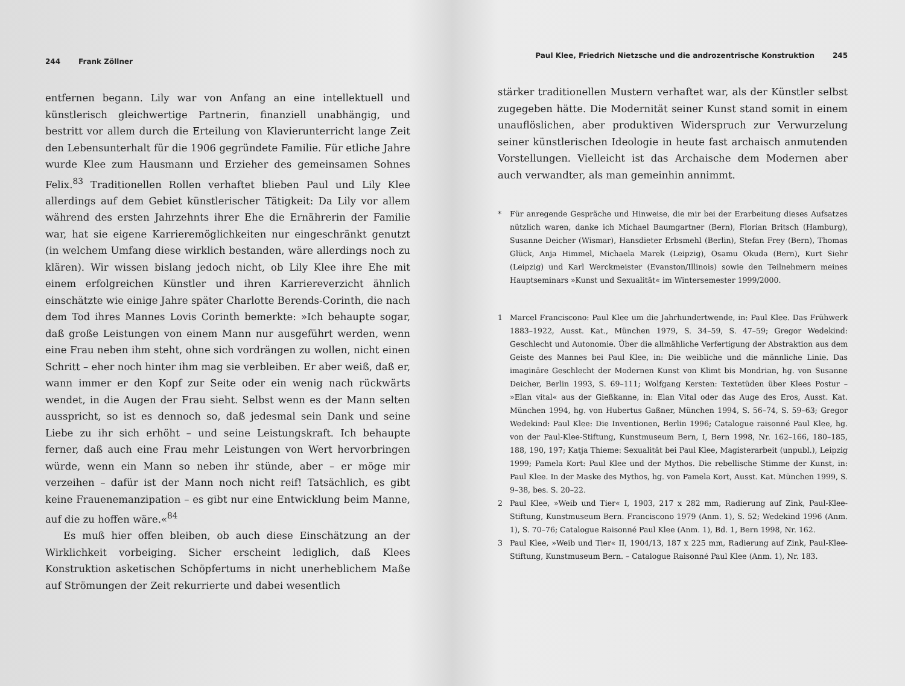244 Frank Zöllner
entfernen begann. Lily war von Anfang an eine intellektuell und künstlerisch gleichwertige Partnerin, finanziell unabhängig, und bestritt vor allem durch die Erteilung von Klavierunterricht lange Zeit den Lebensunterhalt für die 1906 gegründete Familie. Für etliche Jahre wurde Klee zum Hausmann und Erzieher des gemeinsamen Sohnes Felix.<sup>83</sup> Traditionellen Rollen verhaftet blieben Paul und Lily Klee allerdings auf dem Gebiet künstlerischer Tätigkeit: Da Lily vor allem während des ersten Jahrzehnts ihrer Ehe die Ernährerin der Familie war, hat sie eigene Karrieremöglichkeiten nur eingeschränkt genutzt (in welchem Umfang diese wirklich bestanden, wäre allerdings noch zu klären). Wir wissen bislang jedoch nicht, ob Lily Klee ihre Ehe mit einem erfolgreichen Künstler und ihren Karriereverzicht ähnlich einschätzte wie einige Jahre später Charlotte Berends-Corinth, die nach dem Tod ihres Mannes Lovis Corinth bemerkte: »Ich behaupte sogar, daß große Leistungen von einem Mann nur ausgeführt werden, wenn eine Frau neben ihm steht, ohne sich vordrängen zu wollen, nicht einen Schritt – eher noch hinter ihm mag sie verbleiben. Er aber weiß, daß er, wann immer er den Kopf zur Seite oder ein wenig nach rückwärts wendet, in die Augen der Frau sieht. Selbst wenn es der Mann selten ausspricht, so ist es dennoch so, daß jedesmal sein Dank und seine Liebe zu ihr sich erhöht – und seine Leistungskraft. Ich behaupte ferner, daß auch eine Frau mehr Leistungen von Wert hervorbringen würde, wenn ein Mann so neben ihr stünde, aber – er möge mir verzeihen – dafür ist der Mann noch nicht reif! Tatsächlich, es gibt keine Frauenemanzipation – es gibt nur eine Entwicklung beim Manne, auf die zu hoffen wäre.«<sup>84</sup>
Es muß hier offen bleiben, ob auch diese Einschätzung an der Wirklichkeit vorbeiging. Sicher erscheint lediglich, daß Klees Konstruktion asketischen Schöpfertums in nicht unerheblichem Maße auf Strömungen der Zeit rekurrierte und dabei wesentlich
Paul Klee, Friedrich Nietzsche und die androzentrische Konstruktion 245
stärker traditionellen Mustern verhaftet war, als der Künstler selbst zugegeben hätte. Die Modernität seiner Kunst stand somit in einem unauflöslichen, aber produktiven Widerspruch zur Verwurzelung seiner künstlerischen Ideologie in heute fast archaisch anmutenden Vorstellungen. Vielleicht ist das Archaische dem Modernen aber auch verwandter, als man gemeinhin annimmt.
* Für anregende Gespräche und Hinweise, die mir bei der Erarbeitung dieses Aufsatzes nützlich waren, danke ich Michael Baumgartner (Bern), Florian Britsch (Hamburg), Susanne Deicher (Wismar), Hansdieter Erbsmehl (Berlin), Stefan Frey (Bern), Thomas Glück, Anja Himmel, Michaela Marek (Leipzig), Osamu Okuda (Bern), Kurt Siehr (Leipzig) und Karl Werckmeister (Evanston/Illinois) sowie den Teilnehmern meines Hauptseminars »Kunst und Sexualität« im Wintersemester 1999/2000.
1 Marcel Franciscono: Paul Klee um die Jahrhundertwende, in: Paul Klee. Das Frühwerk 1883–1922, Ausst. Kat., München 1979, S. 34–59, S. 47–59; Gregor Wedekind: Geschlecht und Autonomie. Über die allmähliche Verfertigung der Abstraktion aus dem Geiste des Mannes bei Paul Klee, in: Die weibliche und die männliche Linie. Das imaginäre Geschlecht der Modernen Kunst von Klimt bis Mondrian, hg. von Susanne Deicher, Berlin 1993, S. 69–111; Wolfgang Kersten: Textetüden über Klees Postur – »Elan vital« aus der Gießkanne, in: Elan Vital oder das Auge des Eros, Ausst. Kat. München 1994, hg. von Hubertus Gaßner, München 1994, S. 56–74, S. 59–63; Gregor Wedekind: Paul Klee: Die Inventionen, Berlin 1996; Catalogue raisonné Paul Klee, hg. von der Paul-Klee-Stiftung, Kunstmuseum Bern, I, Bern 1998, Nr. 162–166, 180–185, 188, 190, 197; Katja Thieme: Sexualität bei Paul Klee, Magisterarbeit (unpubl.), Leipzig 1999; Pamela Kort: Paul Klee und der Mythos. Die rebellische Stimme der Kunst, in: Paul Klee. In der Maske des Mythos, hg. von Pamela Kort, Ausst. Kat. München 1999, S. 9–38, bes. S. 20–22.
2 Paul Klee, »Weib und Tier« I, 1903, 217 x 282 mm, Radierung auf Zink, Paul-Klee-Stiftung, Kunstmuseum Bern. Franciscono 1979 (Anm. 1), S. 52; Wedekind 1996 (Anm. 1), S. 70–76; Catalogue Raisonné Paul Klee (Anm. 1), Bd. 1, Bern 1998, Nr. 162.
3 Paul Klee, »Weib und Tier« II, 1904/13, 187 x 225 mm, Radierung auf Zink, Paul-Klee-Stiftung, Kunstmuseum Bern. – Catalogue Raisonné Paul Klee (Anm. 1), Nr. 183.